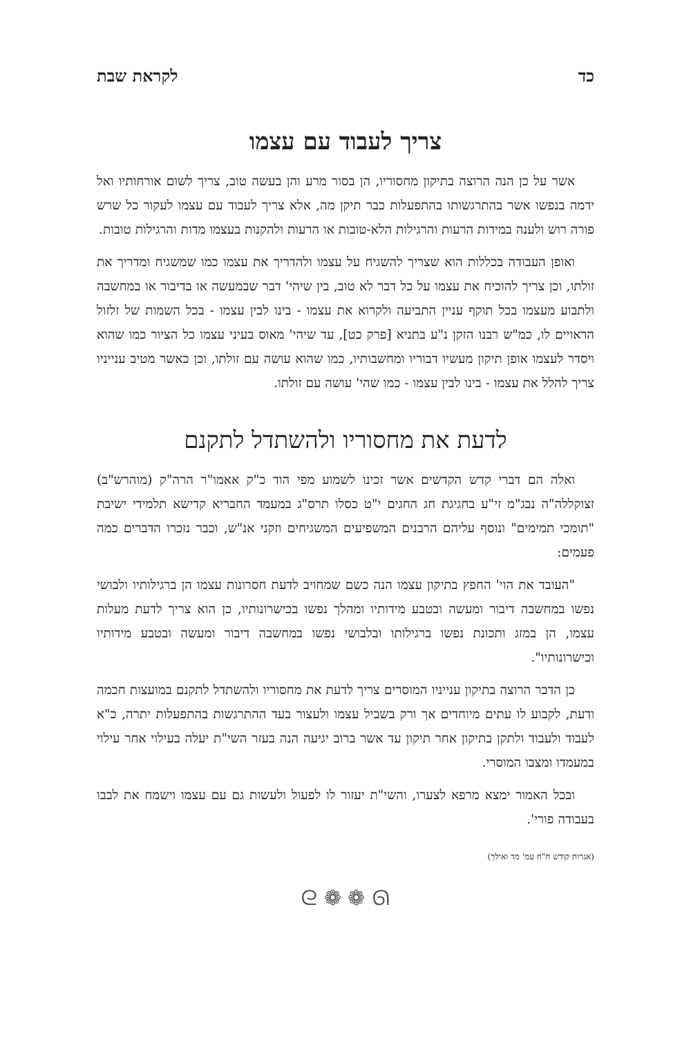כד לקראת שבת
צריך לעבוד עם עצמו
אשר על כן הנה הרוצה בתיקון מחסוריו, הן בסור מרע והן בעשה טוב, צריך לשום אורחותיו ואל ידמה בנפשו אשר בהתרגשותו בהתפעלות כבר תיקן מה, אלא צריך לעבוד עם עצמו לעקור כל שרש פורה רוש ולענה במידות הרעות והרגילות הלא-טובות או הרעות ולהקנות בעצמו מדות והרגילות טובות.
ואופן העבודה בכללות הוא שצריך להשגיח על עצמו ולהדריך את עצמו כמו שמשגיח ומדריך את זולתו, וכן צריך להוכיח את עצמו על כל דבר לא טוב, בין שיהי' דבר שבמעשה או בדיבור או במחשבה ולתבוע מעצמו בכל תוקף עניין התביעה ולקרוא את עצמו - בינו לבין עצמו - בכל השמות של זלזול הראויים לו, כמ"ש רבנו הזקן נ"ע בתניא [פרק כט], עד שיהי' מאוס בעיני עצמו כל הציור כמו שהוא ויסדר לעצמו אופן תיקון מעשיו דבוריו ומחשבותיו, כמו שהוא עושה עם זולתו, וכן כאשר מטיב ענייניו צריך להלל את עצמו - בינו לבין עצמו - כמו שהי' עושה עם זולתו.
לדעת את מחסוריו ולהשתדל לתקנם
ואלה הם דברי קדש הקדשים אשר זכינו לשמוע מפי הוד כ"ק אאמו"ר הרה"ק (מוהרש"ב) זצוקללה"ה נבג"מ זי"ע בחגיגת חג החגים י"ט כסלו תרס"ג במעמד החבריא קדישא תלמידי ישיבת "תומכי תמימים" ונוסף עליהם הרבנים המשפיעים המשגיחים וזקני אנ"ש, וכבר נזכרו הדברים כמה פעמים:
"העובד את הוי' החפץ בתיקון עצמו הנה כשם שמחויב לדעת חסרונות עצמו הן ברגילותיו ולבושי נפשו במחשבה דיבור ומעשה ובטבע מידותיו ומהלך נפשו בכישרונותיו, כן הוא צריך לדעת מעלות עצמו, הן במזג ותכונת נפשו ברגילותו ובלבושי נפשו במחשבה דיבור ומעשה ובטבע מידותיו וכישרונותיו".
כן הדבר הרוצה בתיקון ענייניו המוסרים צריך לדעת את מחסוריו ולהשתדל לתקנם במועצות חכמה ודעת, לקבוע לו עתים מיוחדים אך ורק בשביל עצמו ולעצור בעד ההתרגשות בהתפעלות יתרה, כ"א לעבוד ולעבוד ולתקן בתיקון אחר תיקון עד אשר ברוב יגיעה הנה בעזר השי"ת יעלה בעילוי אחר עילוי במעמדו ומצבו המוסרי.
ובכל האמור ימצא מרפא לצערו, והשי"ת יעזור לו לפעול ולעשות גם עם עצמו וישמח את לבבו בעבודה פורי'.
(אגרות קודש ח"ח עמ' מד ואילך)
ᘓ ❁ ❁ ᘏ